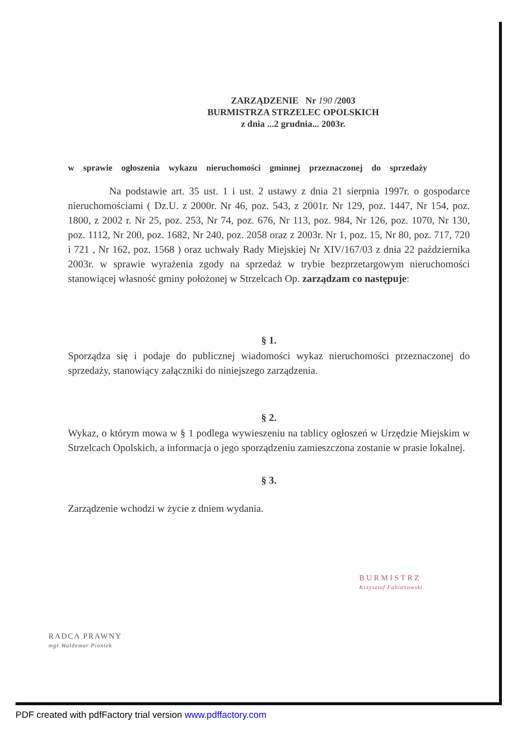ZARZĄDZENIE Nr 190 /2003
BURMISTRZA STRZELEC OPOLSKICH
z dnia ...2 grudnia... 2003r.
w sprawie ogłoszenia wykazu nieruchomości gminnej przeznaczonej do sprzedaży
Na podstawie art. 35 ust. 1 i ust. 2 ustawy z dnia 21 sierpnia 1997r. o gospodarce nieruchomościami ( Dz.U. z 2000r. Nr 46, poz. 543, z 2001r. Nr 129, poz. 1447, Nr 154, poz. 1800, z 2002 r. Nr 25, poz. 253, Nr 74, poz. 676, Nr 113, poz. 984, Nr 126, poz. 1070, Nr 130, poz. 1112, Nr 200, poz. 1682, Nr 240, poz. 2058 oraz z 2003r. Nr 1, poz. 15, Nr 80, poz. 717, 720 i 721 , Nr 162, poz. 1568 ) oraz uchwały Rady Miejskiej Nr XIV/167/03 z dnia 22 października 2003r. w sprawie wyrażenia zgody na sprzedaż w trybie bezprzetargowym nieruchomości stanowiącej własność gminy położonej w Strzelcach Op. zarządzam co następuje:
§ 1.
Sporządza się i podaje do publicznej wiadomości wykaz nieruchomości przeznaczonej do sprzedaży, stanowiący załączniki do niniejszego zarządzenia.
§ 2.
Wykaz, o którym mowa w § 1 podlega wywieszeniu na tablicy ogłoszeń w Urzędzie Miejskim w Strzelcach Opolskich, a informacja o jego sporządzeniu zamieszczona zostanie w prasie lokalnej.
§ 3.
Zarządzenie wchodzi w życie z dniem wydania.
BURMISTRZ
Krzysztof Fabianowski
RADCA PRAWNY
mgr Waldemar Piontek
PDF created with pdfFactory trial version www.pdffactory.com